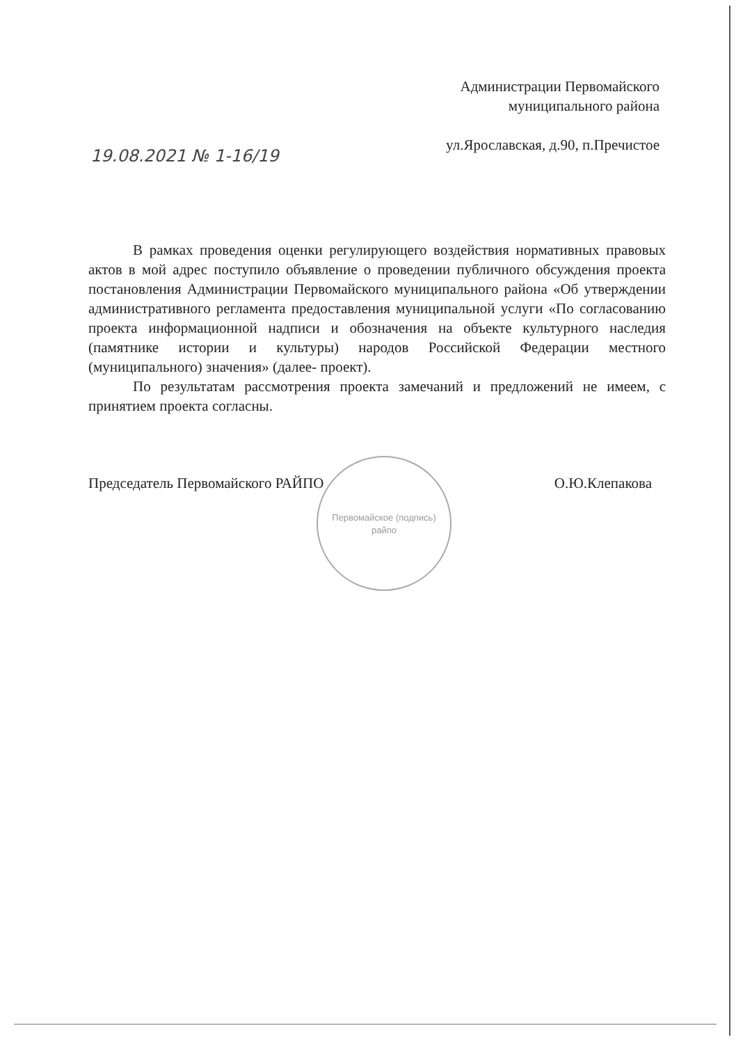Администрации Первомайского
муниципального района
ул.Ярославская, д.90, п.Пречистое
19.08.2021 № 1-16/19
В рамках проведения оценки регулирующего воздействия нормативных правовых актов в мой адрес поступило объявление о проведении публичного обсуждения проекта постановления Администрации Первомайского муниципального района «Об утверждении административного регламента предоставления муниципальной услуги «По согласованию проекта информационной надписи и обозначения на объекте культурного наследия (памятнике истории и культуры) народов Российской Федерации местного (муниципального) значения» (далее- проект).
По результатам рассмотрения проекта замечаний и предложений не имеем, с принятием проекта согласны.
Первомайское (подпись)
райпо
Председатель Первомайского РАЙПО О.Ю.Клепакова